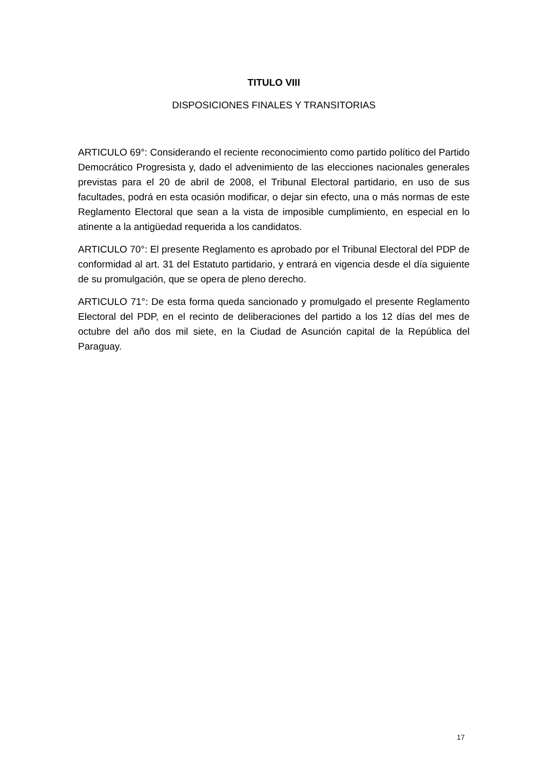TITULO VIII
DISPOSICIONES FINALES Y TRANSITORIAS
ARTICULO 69°: Considerando el reciente reconocimiento como partido político del Partido Democrático Progresista y, dado el advenimiento de las elecciones nacionales generales previstas para el 20 de abril de 2008, el Tribunal Electoral partidario, en uso de sus facultades, podrá en esta ocasión modificar, o dejar sin efecto, una o más normas de este Reglamento Electoral que sean a la vista de imposible cumplimiento, en especial en lo atinente a la antigüedad requerida a los candidatos.
ARTICULO 70°: El presente Reglamento es aprobado por el Tribunal Electoral del PDP de conformidad al art. 31 del Estatuto partidario, y entrará en vigencia desde el día siguiente de su promulgación, que se opera de pleno derecho.
ARTICULO 71°: De esta forma queda sancionado y promulgado el presente Reglamento Electoral del PDP, en el recinto de deliberaciones del partido a los 12 días del mes de octubre del año dos mil siete, en la Ciudad de Asunción capital de la República del Paraguay.
17